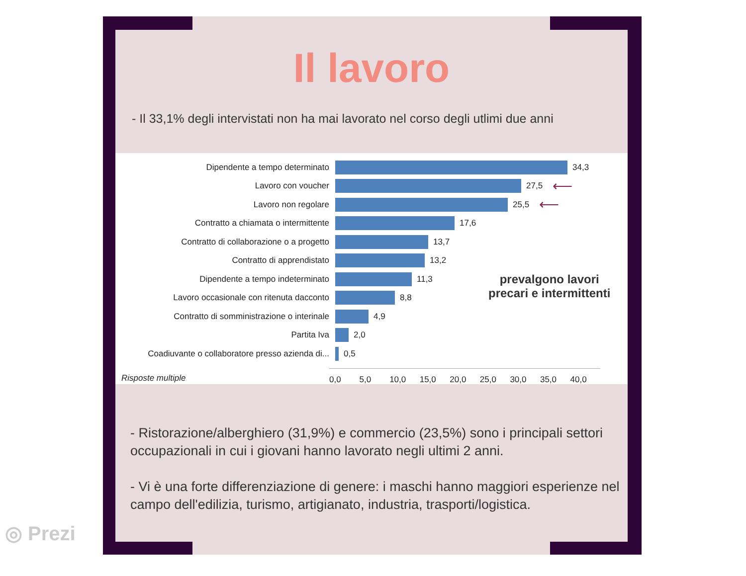Il lavoro
- Il 33,1% degli intervistati non ha mai lavorato nel corso degli utlimi due anni
Dipendente a tempo determinato 34,3
Lavoro con voucher 27,5 ⟵
Lavoro non regolare 25,5 ⟵
Contratto a chiamata o intermittente 17,6
Contratto di collaborazione o a progetto 13,7
Contratto di apprendistato 13,2
Dipendente a tempo indeterminato 11,3
Lavoro occasionale con ritenuta dacconto 8,8
Contratto di somministrazione o interinale 4,9
Partita Iva 2,0
Coadiuvante o collaboratore presso azienda di... 0,5
0,0 5,0 10,0 15,0 20,0 25,0 30,0 35,0 40,0
prevalgono lavori
precari e intermittenti
Risposte multiple
- Ristorazione/alberghiero (31,9%) e commercio (23,5%) sono i principali settori occupazionali in cui i giovani hanno lavorato negli ultimi 2 anni.
- Vi è una forte differenziazione di genere: i maschi hanno maggiori esperienze nel campo dell'edilizia, turismo, artigianato, industria, trasporti/logistica.
◎ Prezi